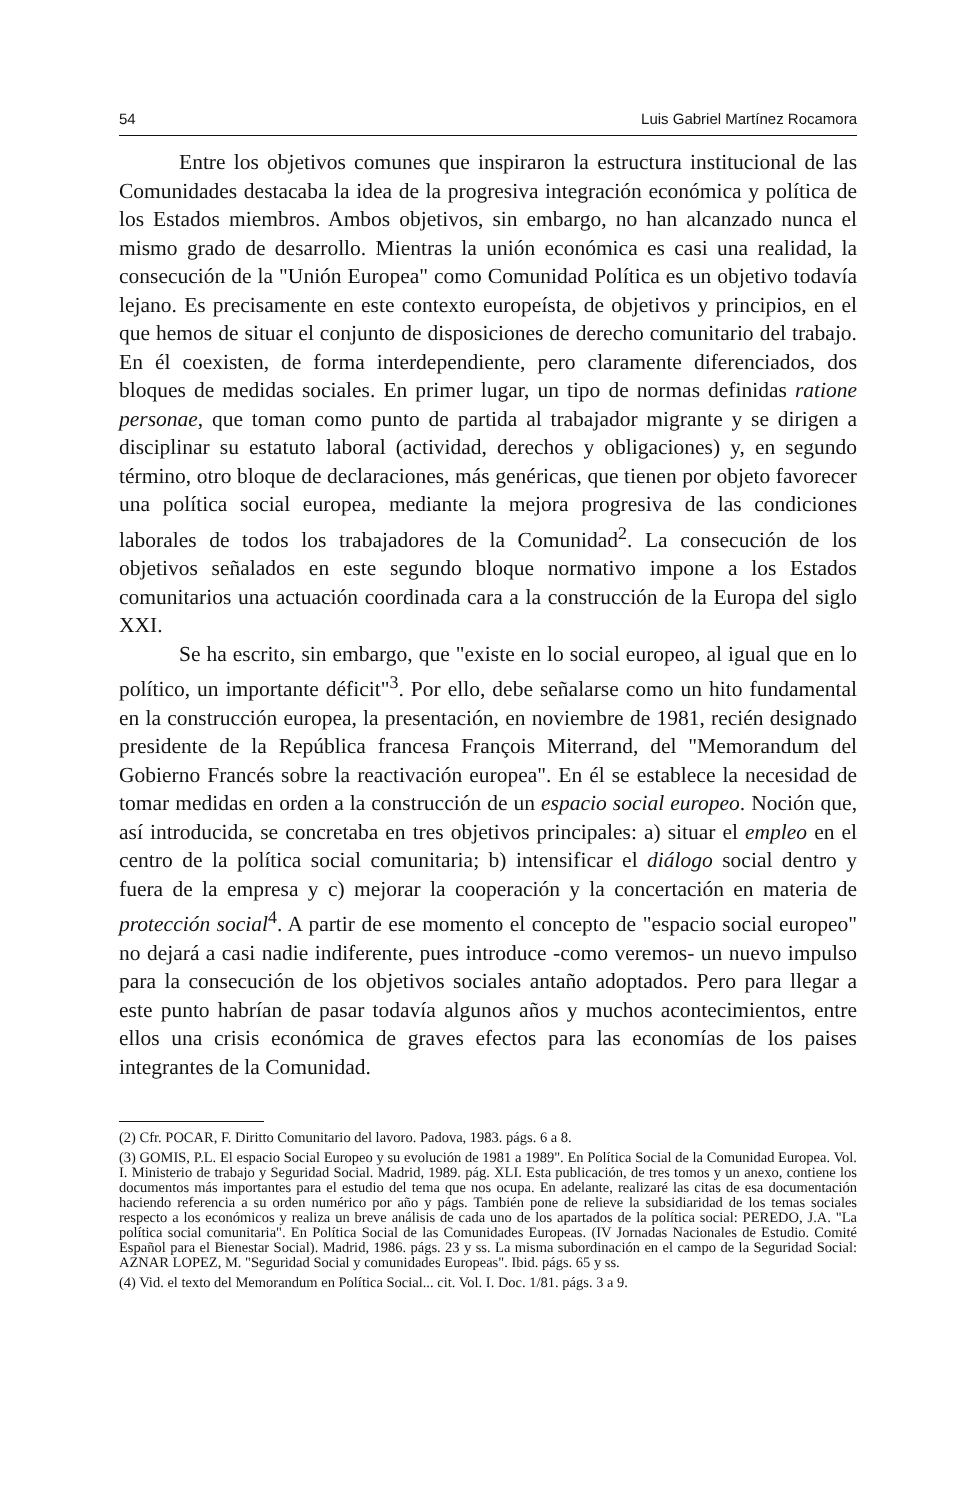54 Luis Gabriel Martínez Rocamora
Entre los objetivos comunes que inspiraron la estructura institucional de las Comunidades destacaba la idea de la progresiva integración económica y política de los Estados miembros. Ambos objetivos, sin embargo, no han alcanzado nunca el mismo grado de desarrollo. Mientras la unión económica es casi una realidad, la consecución de la "Unión Europea" como Comunidad Política es un objetivo todavía lejano. Es precisamente en este contexto europeísta, de objetivos y principios, en el que hemos de situar el conjunto de disposiciones de derecho comunitario del trabajo. En él coexisten, de forma interdependiente, pero claramente diferenciados, dos bloques de medidas sociales. En primer lugar, un tipo de normas definidas ratione personae, que toman como punto de partida al trabajador migrante y se dirigen a disciplinar su estatuto laboral (actividad, derechos y obligaciones) y, en segundo término, otro bloque de declaraciones, más genéricas, que tienen por objeto favorecer una política social europea, mediante la mejora progresiva de las condiciones laborales de todos los trabajadores de la Comunidad<sup>2</sup>. La consecución de los objetivos señalados en este segundo bloque normativo impone a los Estados comunitarios una actuación coordinada cara a la construcción de la Europa del siglo XXI.
Se ha escrito, sin embargo, que "existe en lo social europeo, al igual que en lo político, un importante déficit"<sup>3</sup>. Por ello, debe señalarse como un hito fundamental en la construcción europea, la presentación, en noviembre de 1981, recién designado presidente de la República francesa François Miterrand, del "Memorandum del Gobierno Francés sobre la reactivación europea". En él se establece la necesidad de tomar medidas en orden a la construcción de un espacio social europeo. Noción que, así introducida, se concretaba en tres objetivos principales: a) situar el empleo en el centro de la política social comunitaria; b) intensificar el diálogo social dentro y fuera de la empresa y c) mejorar la cooperación y la concertación en materia de protección social<sup>4</sup>. A partir de ese momento el concepto de "espacio social europeo" no dejará a casi nadie indiferente, pues introduce -como veremos- un nuevo impulso para la consecución de los objetivos sociales antaño adoptados. Pero para llegar a este punto habrían de pasar todavía algunos años y muchos acontecimientos, entre ellos una crisis económica de graves efectos para las economías de los paises integrantes de la Comunidad.
(2) Cfr. POCAR, F. Diritto Comunitario del lavoro. Padova, 1983. págs. 6 a 8.
(3) GOMIS, P.L. El espacio Social Europeo y su evolución de 1981 a 1989". En Política Social de la Comunidad Europea. Vol. I. Ministerio de trabajo y Seguridad Social. Madrid, 1989. pág. XLI. Esta publicación, de tres tomos y un anexo, contiene los documentos más importantes para el estudio del tema que nos ocupa. En adelante, realizaré las citas de esa documentación haciendo referencia a su orden numérico por año y págs. También pone de relieve la subsidiaridad de los temas sociales respecto a los económicos y realiza un breve análisis de cada uno de los apartados de la política social: PEREDO, J.A. "La política social comunitaria". En Política Social de las Comunidades Europeas. (IV Jornadas Nacionales de Estudio. Comité Español para el Bienestar Social). Madrid, 1986. págs. 23 y ss. La misma subordinación en el campo de la Seguridad Social: AZNAR LOPEZ, M. "Seguridad Social y comunidades Europeas". Ibid. págs. 65 y ss.
(4) Vid. el texto del Memorandum en Política Social... cit. Vol. I. Doc. 1/81. págs. 3 a 9.